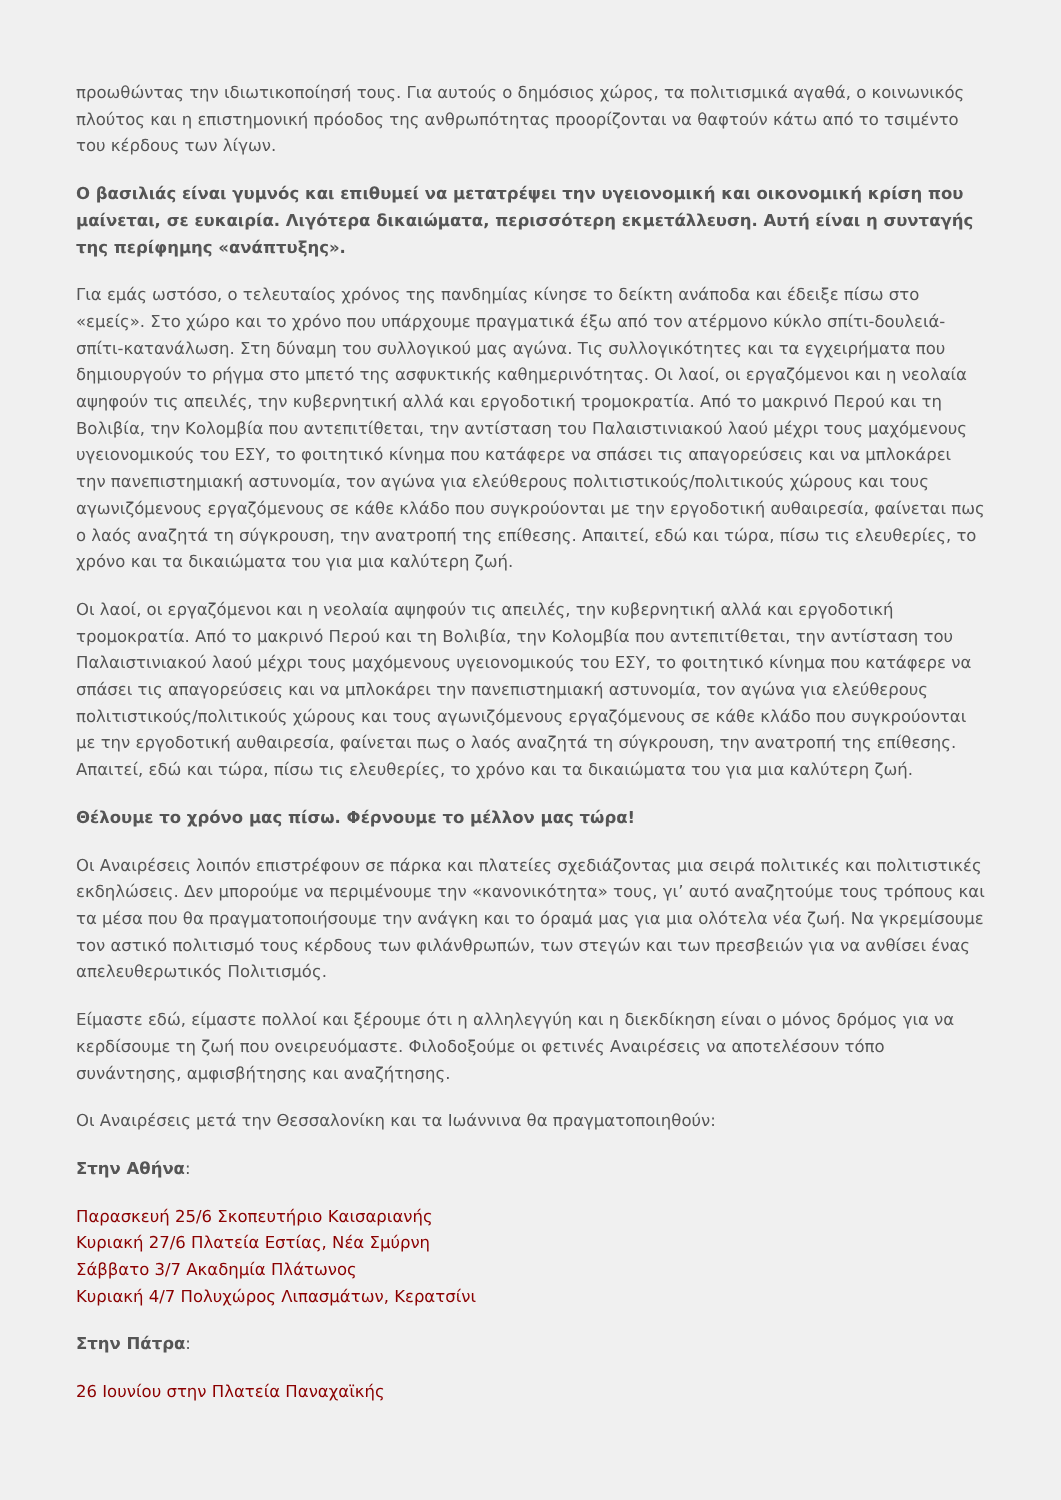προωθώντας την ιδιωτικοποίησή τους. Για αυτούς ο δημόσιος χώρος, τα πολιτισμικά αγαθά, ο κοινωνικός πλούτος και η επιστημονική πρόοδος της ανθρωπότητας προορίζονται να θαφτούν κάτω από το τσιμέντο του κέρδους των λίγων.
Ο βασιλιάς είναι γυμνός και επιθυμεί να μετατρέψει την υγειονομική και οικονομική κρίση που μαίνεται, σε ευκαιρία. Λιγότερα δικαιώματα, περισσότερη εκμετάλλευση. Αυτή είναι η συνταγής της περίφημης «ανάπτυξης».
Για εμάς ωστόσο, ο τελευταίος χρόνος της πανδημίας κίνησε το δείκτη ανάποδα και έδειξε πίσω στο «εμείς». Στο χώρο και το χρόνο που υπάρχουμε πραγματικά έξω από τον ατέρμονο κύκλο σπίτι-δουλειά-σπίτι-κατανάλωση. Στη δύναμη του συλλογικού μας αγώνα. Τις συλλογικότητες και τα εγχειρήματα που δημιουργούν το ρήγμα στο μπετό της ασφυκτικής καθημερινότητας. Οι λαοί, οι εργαζόμενοι και η νεολαία αψηφούν τις απειλές, την κυβερνητική αλλά και εργοδοτική τρομοκρατία. Από το μακρινό Περού και τη Βολιβία, την Κολομβία που αντεπιτίθεται, την αντίσταση του Παλαιστινιακού λαού μέχρι τους μαχόμενους υγειονομικούς του ΕΣΥ, το φοιτητικό κίνημα που κατάφερε να σπάσει τις απαγορεύσεις και να μπλοκάρει την πανεπιστημιακή αστυνομία, τον αγώνα για ελεύθερους πολιτιστικούς/πολιτικούς χώρους και τους αγωνιζόμενους εργαζόμενους σε κάθε κλάδο που συγκρούονται με την εργοδοτική αυθαιρεσία, φαίνεται πως ο λαός αναζητά τη σύγκρουση, την ανατροπή της επίθεσης. Απαιτεί, εδώ και τώρα, πίσω τις ελευθερίες, το χρόνο και τα δικαιώματα του για μια καλύτερη ζωή.
Οι λαοί, οι εργαζόμενοι και η νεολαία αψηφούν τις απειλές, την κυβερνητική αλλά και εργοδοτική τρομοκρατία. Από το μακρινό Περού και τη Βολιβία, την Κολομβία που αντεπιτίθεται, την αντίσταση του Παλαιστινιακού λαού μέχρι τους μαχόμενους υγειονομικούς του ΕΣΥ, το φοιτητικό κίνημα που κατάφερε να σπάσει τις απαγορεύσεις και να μπλοκάρει την πανεπιστημιακή αστυνομία, τον αγώνα για ελεύθερους πολιτιστικούς/πολιτικούς χώρους και τους αγωνιζόμενους εργαζόμενους σε κάθε κλάδο που συγκρούονται με την εργοδοτική αυθαιρεσία, φαίνεται πως ο λαός αναζητά τη σύγκρουση, την ανατροπή της επίθεσης. Απαιτεί, εδώ και τώρα, πίσω τις ελευθερίες, το χρόνο και τα δικαιώματα του για μια καλύτερη ζωή.
Θέλουμε το χρόνο μας πίσω. Φέρνουμε το μέλλον μας τώρα!
Οι Αναιρέσεις λοιπόν επιστρέφουν σε πάρκα και πλατείες σχεδιάζοντας μια σειρά πολιτικές και πολιτιστικές εκδηλώσεις. Δεν μπορούμε να περιμένουμε την «κανονικότητα» τους, γι’ αυτό αναζητούμε τους τρόπους και τα μέσα που θα πραγματοποιήσουμε την ανάγκη και το όραμά μας για μια ολότελα νέα ζωή. Να γκρεμίσουμε τον αστικό πολιτισμό τους κέρδους των φιλάνθρωπών, των στεγών και των πρεσβειών για να ανθίσει ένας απελευθερωτικός Πολιτισμός.
Είμαστε εδώ, είμαστε πολλοί και ξέρουμε ότι η αλληλεγγύη και η διεκδίκηση είναι ο μόνος δρόμος για να κερδίσουμε τη ζωή που ονειρευόμαστε. Φιλοδοξούμε οι φετινές Αναιρέσεις να αποτελέσουν τόπο συνάντησης, αμφισβήτησης και αναζήτησης.
Οι Αναιρέσεις μετά την Θεσσαλονίκη και τα Ιωάννινα θα πραγματοποιηθούν:
Στην Αθήνα:
Παρασκευή 25/6 Σκοπευτήριο Καισαριανής
Κυριακή 27/6 Πλατεία Εστίας, Νέα Σμύρνη
Σάββατο 3/7 Ακαδημία Πλάτωνος
Κυριακή 4/7 Πολυχώρος Λιπασμάτων, Κερατσίνι
Στην Πάτρα:
26 Ιουνίου στην Πλατεία Παναχαϊκής